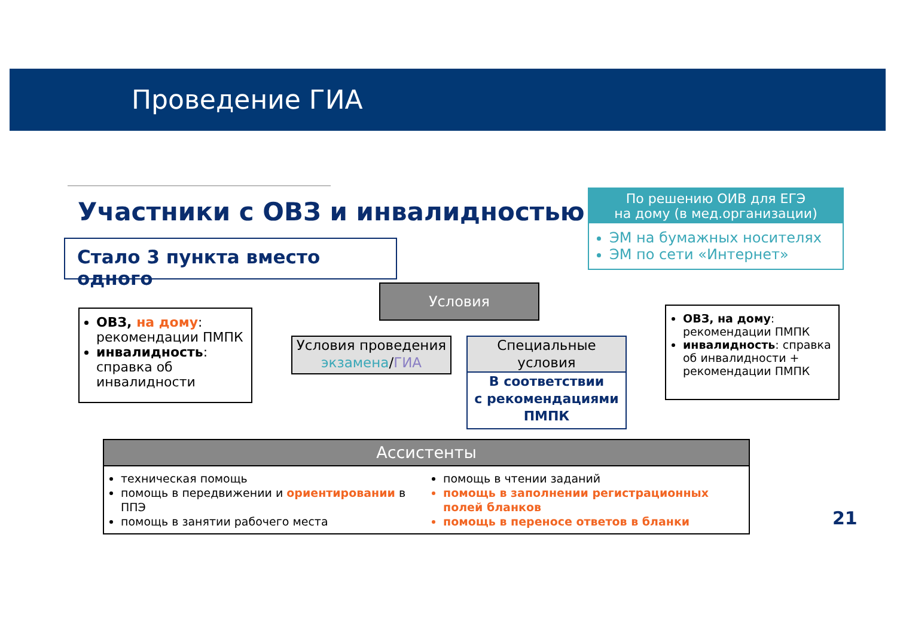Проведение ГИА
Участники с ОВЗ и инвалидностью
Стало 3 пункта вместо одного
По решению ОИВ для ЕГЭ
на дому (в мед.организации)
ЭМ на бумажных носителях
ЭМ по сети «Интернет»
Условия
ОВЗ, на дому: рекомендации ПМПК
инвалидность: справка об инвалидности
Условия проведения
экзамена/ГИА
Специальные
условия
В соответствии
с рекомендациями
ПМПК
ОВЗ, на дому: рекомендации ПМПК
инвалидность: справка об инвалидности + рекомендации ПМПК
Ассистенты
техническая помощь
помощь в передвижении и ориентировании в ППЭ
помощь в занятии рабочего места
помощь в чтении заданий
помощь в заполнении регистрационных полей бланков
помощь в переносе ответов в бланки
21